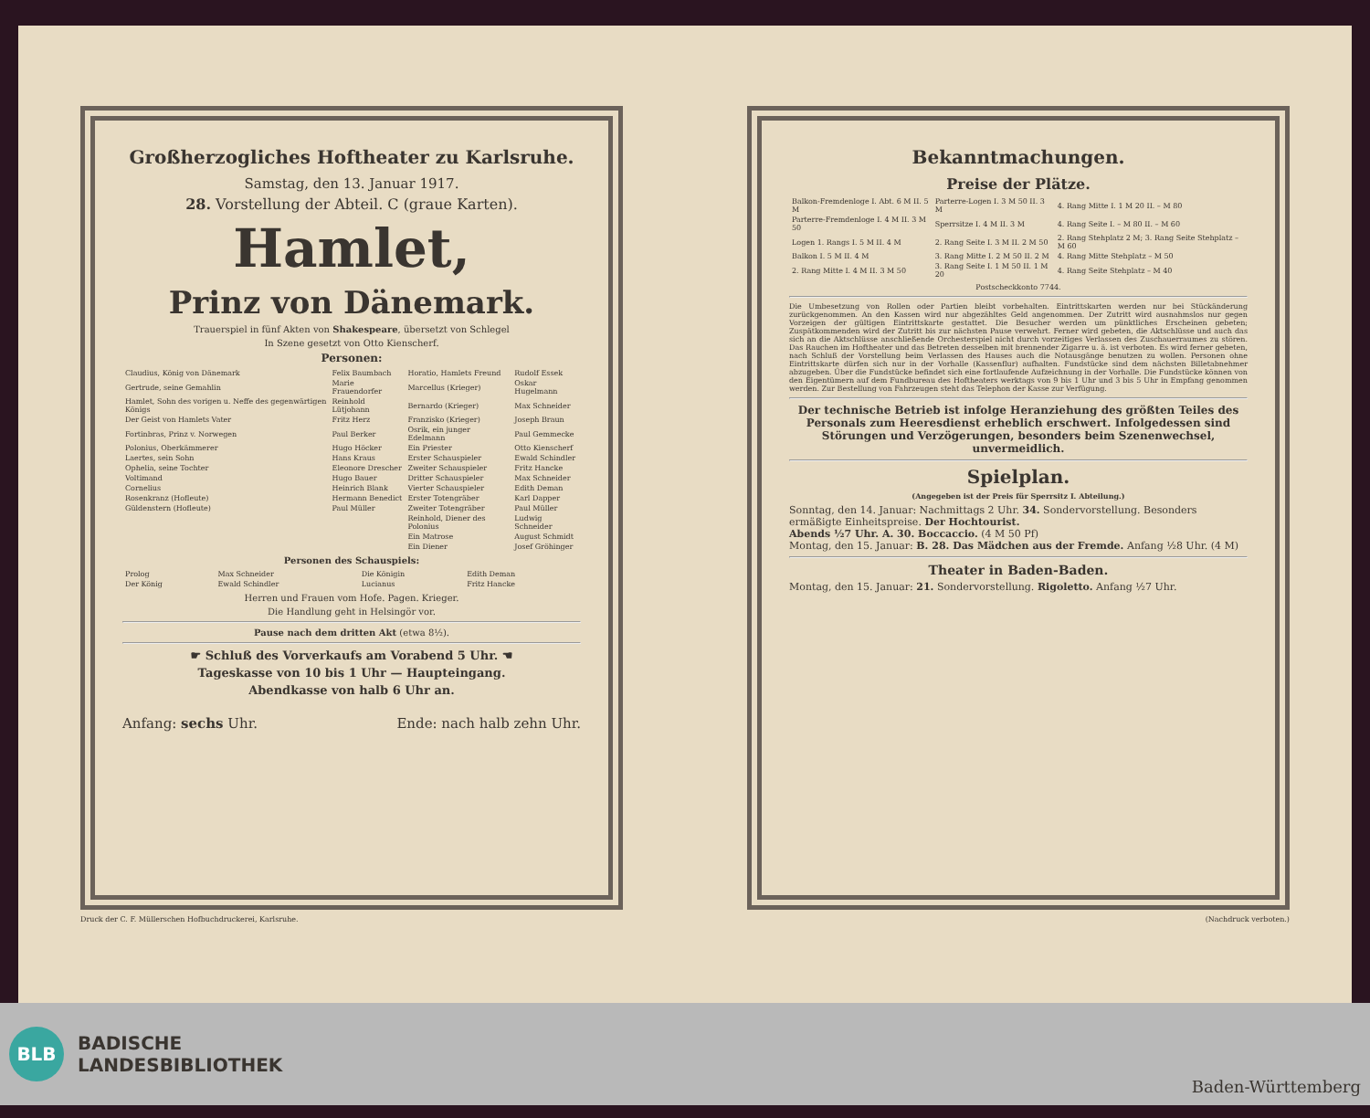Großherzogliches Hoftheater zu Karlsruhe.
Samstag, den 13. Januar 1917.
28. Vorstellung der Abteil. C (graue Karten).
Hamlet,
Prinz von Dänemark.
Trauerspiel in fünf Akten von Shakespeare, übersetzt von Schlegel
In Szene gesetzt von Otto Kienscherf.
Personen:
| Claudius, König von Dänemark | Felix Baumbach | Horatio, Hamlets Freund | Rudolf Essek |
| Gertrude, seine Gemahlin | Marie Frauendorfer | Marcellus (Krieger) | Oskar Hugelmann |
| Hamlet, Sohn des vorigen u. Neffe des gegenwärtigen Königs | Reinhold Lütjohann | Bernardo (Krieger) | Max Schneider |
| Der Geist von Hamlets Vater | Fritz Herz | Franzisko (Krieger) | Joseph Braun |
| Fortinbras, Prinz v. Norwegen | Paul Berker | Osrik, ein junger Edelmann | Paul Gemmecke |
| Polonius, Oberkämmerer | Hugo Höcker | Ein Priester | Otto Kienscherf |
| Laertes, sein Sohn | Hans Kraus | Erster Schauspieler | Ewald Schindler |
| Ophelia, seine Tochter | Eleonore Drescher | Zweiter Schauspieler | Fritz Hancke |
| Voltimand | Hugo Bauer | Dritter Schauspieler | Max Schneider |
| Cornelius | Heinrich Blank | Vierter Schauspieler | Edith Deman |
| Rosenkranz (Hofleute) | Hermann Benedict | Erster Totengräber | Karl Dapper |
| Güldenstern (Hofleute) | Paul Müller | Zweiter Totengräber | Paul Müller |
| | | Reinhold, Diener des Polonius | Ludwig Schneider |
| | | Ein Matrose | August Schmidt |
| | | Ein Diener | Josef Gröhinger |
Personen des Schauspiels:
| Prolog | Max Schneider | Die Königin | Edith Deman |
| Der König | Ewald Schindler | Lucianus | Fritz Hancke |
Herren und Frauen vom Hofe. Pagen. Krieger.
Die Handlung geht in Helsingör vor.
Pause nach dem dritten Akt (etwa 8½).
☛ Schluß des Vorverkaufs am Vorabend 5 Uhr. ☚
Tageskasse von 10 bis 1 Uhr — Haupteingang.
Abendkasse von halb 6 Uhr an.
Anfang: sechs Uhr. Ende: nach halb zehn Uhr.
Druck der C. F. Müllerschen Hofbuchdruckerei, Karlsruhe.
Bekanntmachungen.
Preise der Plätze.
| Balkon-Fremdenloge I. Abt. 6 M II. 5 M | Parterre-Logen I. 3 M 50 II. 3 M | 4. Rang Mitte I. 1 M 20 II. – M 80 |
| Parterre-Fremdenloge I. 4 M II. 3 M 50 | Sperrsitze I. 4 M II. 3 M | 4. Rang Seite I. – M 80 II. – M 60 |
| Logen 1. Rangs I. 5 M II. 4 M | 2. Rang Seite I. 3 M II. 2 M 50 | 2. Rang Stehplatz 2 M; 3. Rang Seite Stehplatz – M 60 |
| Balkon I. 5 M II. 4 M | 3. Rang Mitte I. 2 M 50 II. 2 M | 4. Rang Mitte Stehplatz – M 50 |
| 2. Rang Mitte I. 4 M II. 3 M 50 | 3. Rang Seite I. 1 M 50 II. 1 M 20 | 4. Rang Seite Stehplatz – M 40 |
Postscheckkonto 7744.
Die Umbesetzung von Rollen oder Partien bleibt vorbehalten. Eintrittskarten werden nur bei Stückänderung zurückgenommen. An den Kassen wird nur abgezähltes Geld angenommen. Der Zutritt wird ausnahmslos nur gegen Vorzeigen der gültigen Eintrittskarte gestattet. Die Besucher werden um pünktliches Erscheinen gebeten; Zuspätkommenden wird der Zutritt bis zur nächsten Pause verwehrt. Ferner wird gebeten, die Aktschlüsse und auch das sich an die Aktschlüsse anschließende Orchesterspiel nicht durch vorzeitiges Verlassen des Zuschauerraumes zu stören. Das Rauchen im Hoftheater und das Betreten desselben mit brennender Zigarre u. ä. ist verboten. Es wird ferner gebeten, nach Schluß der Vorstellung beim Verlassen des Hauses auch die Notausgänge benutzen zu wollen. Personen ohne Eintrittskarte dürfen sich nur in der Vorhalle (Kassenflur) aufhalten. Fundstücke sind dem nächsten Billetabnehmer abzugeben. Über die Fundstücke befindet sich eine fortlaufende Aufzeichnung in der Vorhalle. Die Fundstücke können von den Eigentümern auf dem Fundbureau des Hoftheaters werktags von 9 bis 1 Uhr und 3 bis 5 Uhr in Empfang genommen werden. Zur Bestellung von Fahrzeugen steht das Telephon der Kasse zur Verfügung.
Der technische Betrieb ist infolge Heranziehung des größten Teiles des Personals zum Heeresdienst erheblich erschwert. Infolgedessen sind Störungen und Verzögerungen, besonders beim Szenenwechsel, unvermeidlich.
Spielplan.
(Angegeben ist der Preis für Sperrsitz I. Abteilung.)
Sonntag, den 14. Januar: Nachmittags 2 Uhr. 34. Sondervorstellung. Besonders ermäßigte Einheitspreise. Der Hochtourist.
Abends ½7 Uhr. A. 30. Boccaccio. (4 M 50 Pf)
Montag, den 15. Januar: B. 28. Das Mädchen aus der Fremde. Anfang ½8 Uhr. (4 M)
Theater in Baden-Baden.
Montag, den 15. Januar: 21. Sondervorstellung. Rigoletto. Anfang ½7 Uhr.
(Nachdruck verboten.)
BLB
BADISCHE
LANDESBIBLIOTHEK
Baden-Württemberg